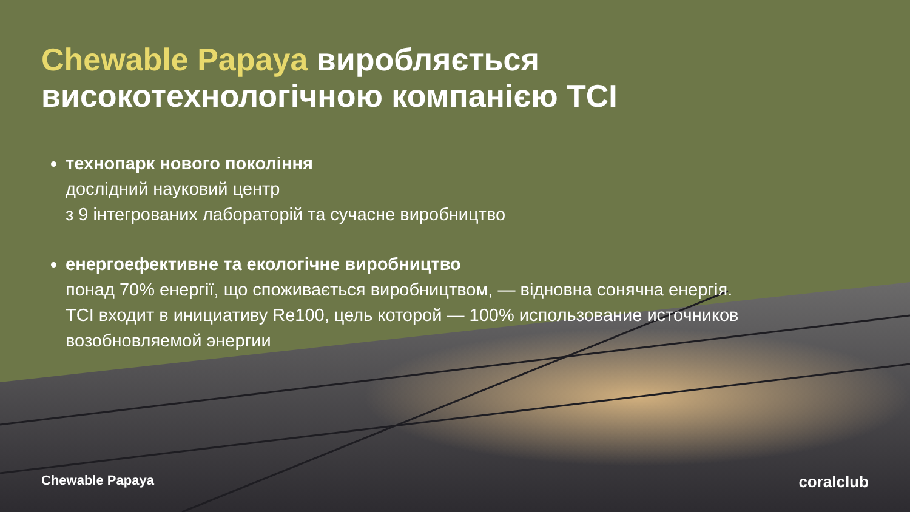Chewable Papaya виробляється
високотехнологічною компанією TCI
технопарк нового покоління
дослідний науковий центр
з 9 інтегрованих лабораторій та сучасне виробництво
енергоефективне та екологічне виробництво
понад 70% енергії, що споживається виробництвом, — відновна сонячна енергія.
TCI входит в инициативу Re100, цель которой — 100% использование источников
возобновляемой энергии
Chewable Papaya coralclub